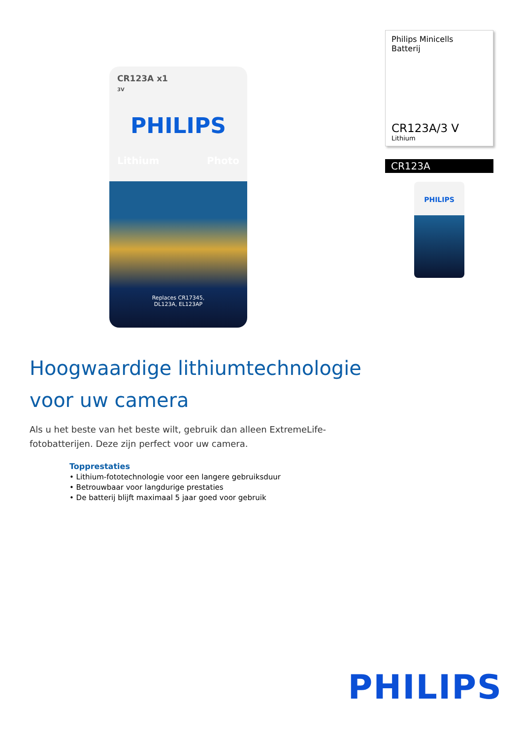CR123A x1
3V
PHILIPS
Lithium Photo
Replaces CR17345,
DL123A, EL123AP
Philips Minicells
Batterij
CR123A/3 V
Lithium
CR123A
PHILIPS
Hoogwaardige lithiumtechnologie
voor uw camera
Als u het beste van het beste wilt, gebruik dan alleen ExtremeLife-fotobatterijen. Deze zijn perfect voor uw camera.
Topprestaties
• Lithium-fototechnologie voor een langere gebruiksduur
• Betrouwbaar voor langdurige prestaties
• De batterij blijft maximaal 5 jaar goed voor gebruik
PHILIPS